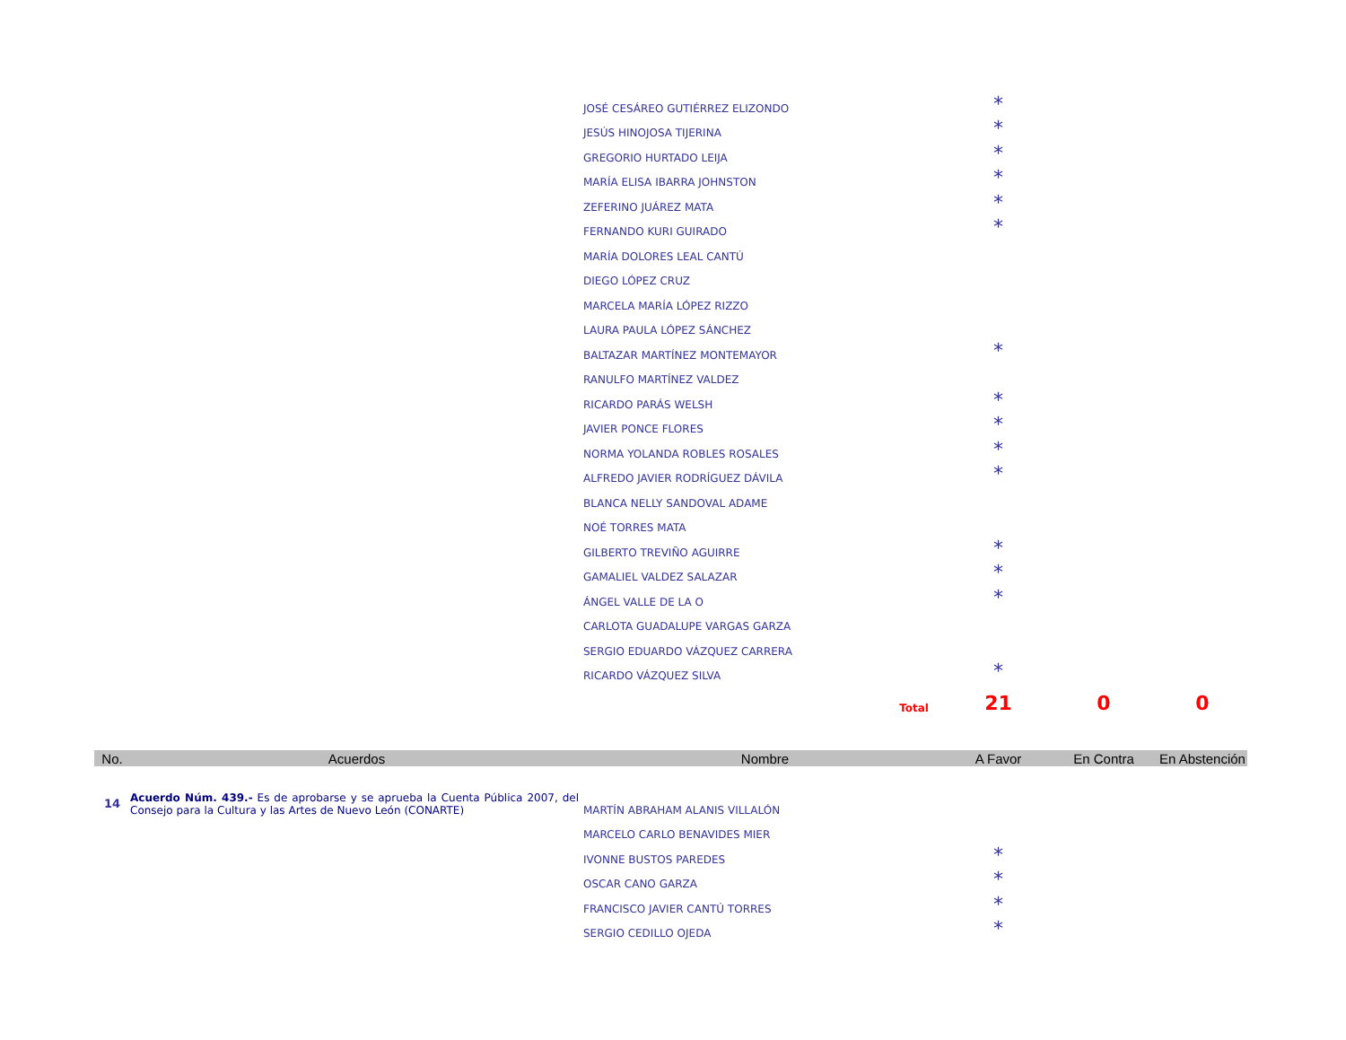| | | JOSÉ CESÁREO GUTIÉRREZ ELIZONDO | * | | |
| | | JESÚS HINOJOSA TIJERINA | * | | |
| | | GREGORIO HURTADO LEIJA | * | | |
| | | MARÍA ELISA IBARRA JOHNSTON | * | | |
| | | ZEFERINO JUÁREZ MATA | * | | |
| | | FERNANDO KURI GUIRADO | * | | |
| | | MARÍA DOLORES LEAL CANTÚ | | | |
| | | DIEGO LÓPEZ CRUZ | | | |
| | | MARCELA MARÍA LÓPEZ RIZZO | | | |
| | | LAURA PAULA LÓPEZ SÁNCHEZ | | | |
| | | BALTAZAR MARTÍNEZ MONTEMAYOR | * | | |
| | | RANULFO MARTÍNEZ VALDEZ | | | |
| | | RICARDO PARÁS WELSH | * | | |
| | | JAVIER PONCE FLORES | * | | |
| | | NORMA YOLANDA ROBLES ROSALES | * | | |
| | | ALFREDO JAVIER RODRÍGUEZ DÁVILA | * | | |
| | | BLANCA NELLY SANDOVAL ADAME | | | |
| | | NOÉ TORRES MATA | | | |
| | | GILBERTO TREVIÑO AGUIRRE | * | | |
| | | GAMALIEL VALDEZ SALAZAR | * | | |
| | | ÁNGEL VALLE DE LA O | * | | |
| | | CARLOTA GUADALUPE VARGAS GARZA | | | |
| | | SERGIO EDUARDO VÁZQUEZ CARRERA | | | |
| | | RICARDO VÁZQUEZ SILVA | * | | |
| | | Total | 21 | 0 | 0 |
| No. | Acuerdos | Nombre | A Favor | En Contra | En Abstención |
| 14 | Acuerdo Núm. 439.- Es de aprobarse y se aprueba la Cuenta Pública 2007, del Consejo para la Cultura y las Artes de Nuevo León (CONARTE) | MARTÍN ABRAHAM ALANIS VILLALÓN | | | |
| | | MARCELO CARLO BENAVIDES MIER | | | |
| | | IVONNE BUSTOS PAREDES | * | | |
| | | OSCAR CANO GARZA | * | | |
| | | FRANCISCO JAVIER CANTÚ TORRES | * | | |
| | | SERGIO CEDILLO OJEDA | * | | |